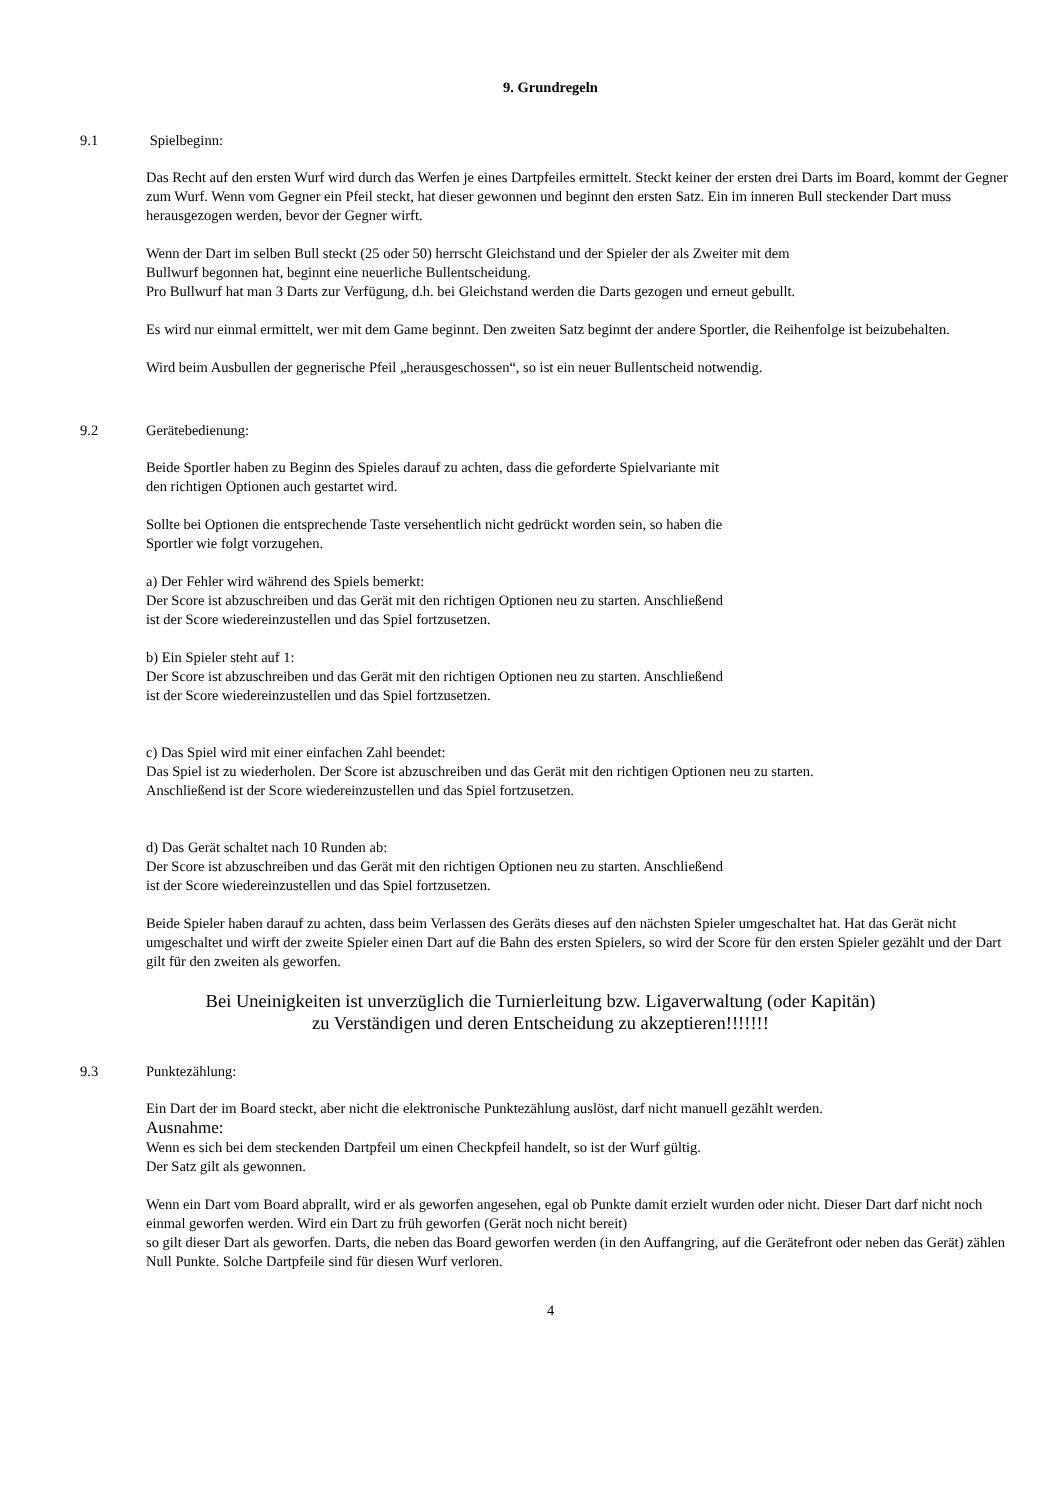9. Grundregeln
9.1 Spielbeginn:
Das Recht auf den ersten Wurf wird durch das Werfen je eines Dartpfeiles ermittelt. Steckt keiner der ersten drei Darts im Board, kommt der Gegner zum Wurf. Wenn vom Gegner ein Pfeil steckt, hat dieser gewonnen und beginnt den ersten Satz. Ein im inneren Bull steckender Dart muss herausgezogen werden, bevor der Gegner wirft.
Wenn der Dart im selben Bull steckt (25 oder 50) herrscht Gleichstand und der Spieler der als Zweiter mit dem
Bullwurf begonnen hat, beginnt eine neuerliche Bullentscheidung.
Pro Bullwurf hat man 3 Darts zur Verfügung, d.h. bei Gleichstand werden die Darts gezogen und erneut gebullt.
Es wird nur einmal ermittelt, wer mit dem Game beginnt. Den zweiten Satz beginnt der andere Sportler, die Reihenfolge ist beizubehalten.
Wird beim Ausbullen der gegnerische Pfeil „herausgeschossen“, so ist ein neuer Bullentscheid notwendig.
9.2 Gerätebedienung:
Beide Sportler haben zu Beginn des Spieles darauf zu achten, dass die geforderte Spielvariante mit
den richtigen Optionen auch gestartet wird.
Sollte bei Optionen die entsprechende Taste versehentlich nicht gedrückt worden sein, so haben die
Sportler wie folgt vorzugehen.
a) Der Fehler wird während des Spiels bemerkt:
Der Score ist abzuschreiben und das Gerät mit den richtigen Optionen neu zu starten. Anschließend
ist der Score wiedereinzustellen und das Spiel fortzusetzen.
b) Ein Spieler steht auf 1:
Der Score ist abzuschreiben und das Gerät mit den richtigen Optionen neu zu starten. Anschließend
ist der Score wiedereinzustellen und das Spiel fortzusetzen.
c) Das Spiel wird mit einer einfachen Zahl beendet:
Das Spiel ist zu wiederholen. Der Score ist abzuschreiben und das Gerät mit den richtigen Optionen neu zu starten.
Anschließend ist der Score wiedereinzustellen und das Spiel fortzusetzen.
d) Das Gerät schaltet nach 10 Runden ab:
Der Score ist abzuschreiben und das Gerät mit den richtigen Optionen neu zu starten. Anschließend
ist der Score wiedereinzustellen und das Spiel fortzusetzen.
Beide Spieler haben darauf zu achten, dass beim Verlassen des Geräts dieses auf den nächsten Spieler umgeschaltet hat. Hat das Gerät nicht umgeschaltet und wirft der zweite Spieler einen Dart auf die Bahn des ersten Spielers, so wird der Score für den ersten Spieler gezählt und der Dart gilt für den zweiten als geworfen.
Bei Uneinigkeiten ist unverzüglich die Turnierleitung bzw. Ligaverwaltung (oder Kapitän)
zu Verständigen und deren Entscheidung zu akzeptieren!!!!!!!
9.3 Punktezählung:
Ein Dart der im Board steckt, aber nicht die elektronische Punktezählung auslöst, darf nicht manuell gezählt werden.
Ausnahme:
Wenn es sich bei dem steckenden Dartpfeil um einen Checkpfeil handelt, so ist der Wurf gültig.
Der Satz gilt als gewonnen.
Wenn ein Dart vom Board abprallt, wird er als geworfen angesehen, egal ob Punkte damit erzielt wurden oder nicht. Dieser Dart darf nicht noch einmal geworfen werden. Wird ein Dart zu früh geworfen (Gerät noch nicht bereit)
so gilt dieser Dart als geworfen. Darts, die neben das Board geworfen werden (in den Auffangring, auf die Gerätefront oder neben das Gerät) zählen Null Punkte. Solche Dartpfeile sind für diesen Wurf verloren.
4